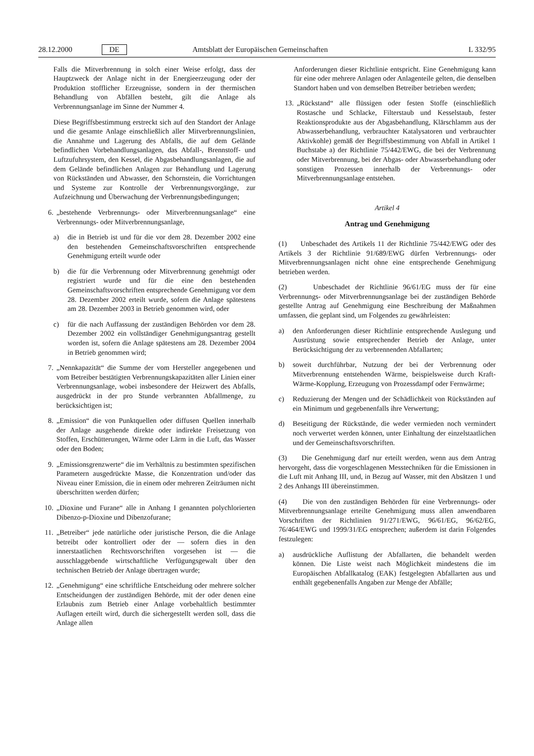28.12.2000 DE Amtsblatt der Europäischen Gemeinschaften L 332/95
Falls die Mitverbrennung in solch einer Weise erfolgt, dass der Hauptzweck der Anlage nicht in der Energieerzeugung oder der Produktion stofflicher Erzeugnisse, sondern in der thermischen Behandlung von Abfällen besteht, gilt die Anlage als Verbrennungsanlage im Sinne der Nummer 4.
Diese Begriffsbestimmung erstreckt sich auf den Standort der Anlage und die gesamte Anlage einschließlich aller Mitverbrennungslinien, die Annahme und Lagerung des Abfalls, die auf dem Gelände befindlichen Vorbehandlungsanlagen, das Abfall-, Brennstoff- und Luftzufuhrsystem, den Kessel, die Abgasbehandlungsanlagen, die auf dem Gelände befindlichen Anlagen zur Behandlung und Lagerung von Rückständen und Abwasser, den Schornstein, die Vorrichtungen und Systeme zur Kontrolle der Verbrennungsvorgänge, zur Aufzeichnung und Überwachung der Verbrennungsbedingungen;
6. „bestehende Verbrennungs- oder Mitverbrennungsanlage“ eine Verbrennungs- oder Mitverbrennungsanlage,
a) die in Betrieb ist und für die vor dem 28. Dezember 2002 eine den bestehenden Gemeinschaftsvorschriften entsprechende Genehmigung erteilt wurde oder
b) die für die Verbrennung oder Mitverbrennung genehmigt oder registriert wurde und für die eine den bestehenden Gemeinschaftsvorschriften entsprechende Genehmigung vor dem 28. Dezember 2002 erteilt wurde, sofern die Anlage spätestens am 28. Dezember 2003 in Betrieb genommen wird, oder
c) für die nach Auffassung der zuständigen Behörden vor dem 28. Dezember 2002 ein vollständiger Genehmigungsantrag gestellt worden ist, sofern die Anlage spätestens am 28. Dezember 2004 in Betrieb genommen wird;
7. „Nennkapazität“ die Summe der vom Hersteller angegebenen und vom Betreiber bestätigten Verbrennungskapazitäten aller Linien einer Verbrennungsanlage, wobei insbesondere der Heizwert des Abfalls, ausgedrückt in der pro Stunde verbrannten Abfallmenge, zu berücksichtigen ist;
8. „Emission“ die von Punktquellen oder diffusen Quellen innerhalb der Anlage ausgehende direkte oder indirekte Freisetzung von Stoffen, Erschütterungen, Wärme oder Lärm in die Luft, das Wasser oder den Boden;
9. „Emissionsgrenzwerte“ die im Verhältnis zu bestimmten spezifischen Parametern ausgedrückte Masse, die Konzentration und/oder das Niveau einer Emission, die in einem oder mehreren Zeiträumen nicht überschritten werden dürfen;
10. „Dioxine und Furane“ alle in Anhang I genannten polychlorierten Dibenzo-p-Dioxine und Dibenzofurane;
11. „Betreiber“ jede natürliche oder juristische Person, die die Anlage betreibt oder kontrolliert oder der — sofern dies in den innerstaatlichen Rechtsvorschriften vorgesehen ist — die ausschlaggebende wirtschaftliche Verfügungsgewalt über den technischen Betrieb der Anlage übertragen wurde;
12. „Genehmigung“ eine schriftliche Entscheidung oder mehrere solcher Entscheidungen der zuständigen Behörde, mit der oder denen eine Erlaubnis zum Betrieb einer Anlage vorbehaltlich bestimmter Auflagen erteilt wird, durch die sichergestellt werden soll, dass die Anlage allen
Anforderungen dieser Richtlinie entspricht. Eine Genehmigung kann für eine oder mehrere Anlagen oder Anlagenteile gelten, die denselben Standort haben und von demselben Betreiber betrieben werden;
13. „Rückstand“ alle flüssigen oder festen Stoffe (einschließlich Rostasche und Schlacke, Filterstaub und Kesselstaub, fester Reaktionsprodukte aus der Abgasbehandlung, Klärschlamm aus der Abwasserbehandlung, verbrauchter Katalysatoren und verbrauchter Aktivkohle) gemäß der Begriffsbestimmung von Abfall in Artikel 1 Buchstabe a) der Richtlinie 75/442/EWG, die bei der Verbrennung oder Mitverbrennung, bei der Abgas- oder Abwasserbehandlung oder sonstigen Prozessen innerhalb der Verbrennungs- oder Mitverbrennungsanlage entstehen.
Artikel 4
Antrag und Genehmigung
(1) Unbeschadet des Artikels 11 der Richtlinie 75/442/EWG oder des Artikels 3 der Richtlinie 91/689/EWG dürfen Verbrennungs- oder Mitverbrennungsanlagen nicht ohne eine entsprechende Genehmigung betrieben werden.
(2) Unbeschadet der Richtlinie 96/61/EG muss der für eine Verbrennungs- oder Mitverbrennungsanlage bei der zuständigen Behörde gestellte Antrag auf Genehmigung eine Beschreibung der Maßnahmen umfassen, die geplant sind, um Folgendes zu gewährleisten:
a) den Anforderungen dieser Richtlinie entsprechende Auslegung und Ausrüstung sowie entsprechender Betrieb der Anlage, unter Berücksichtigung der zu verbrennenden Abfallarten;
b) soweit durchführbar, Nutzung der bei der Verbrennung oder Mitverbrennung entstehenden Wärme, beispielsweise durch Kraft-Wärme-Kopplung, Erzeugung von Prozessdampf oder Fernwärme;
c) Reduzierung der Mengen und der Schädlichkeit von Rückständen auf ein Minimum und gegebenenfalls ihre Verwertung;
d) Beseitigung der Rückstände, die weder vermieden noch vermindert noch verwertet werden können, unter Einhaltung der einzelstaatlichen und der Gemeinschaftsvorschriften.
(3) Die Genehmigung darf nur erteilt werden, wenn aus dem Antrag hervorgeht, dass die vorgeschlagenen Messtechniken für die Emissionen in die Luft mit Anhang III, und, in Bezug auf Wasser, mit den Absätzen 1 und 2 des Anhangs III übereinstimmen.
(4) Die von den zuständigen Behörden für eine Verbrennungs- oder Mitverbrennungsanlage erteilte Genehmigung muss allen anwendbaren Vorschriften der Richtlinien 91/271/EWG, 96/61/EG, 96/62/EG, 76/464/EWG und 1999/31/EG entsprechen; außerdem ist darin Folgendes festzulegen:
a) ausdrückliche Auflistung der Abfallarten, die behandelt werden können. Die Liste weist nach Möglichkeit mindestens die im Europäischen Abfallkatalog (EAK) festgelegten Abfallarten aus und enthält gegebenenfalls Angaben zur Menge der Abfälle;